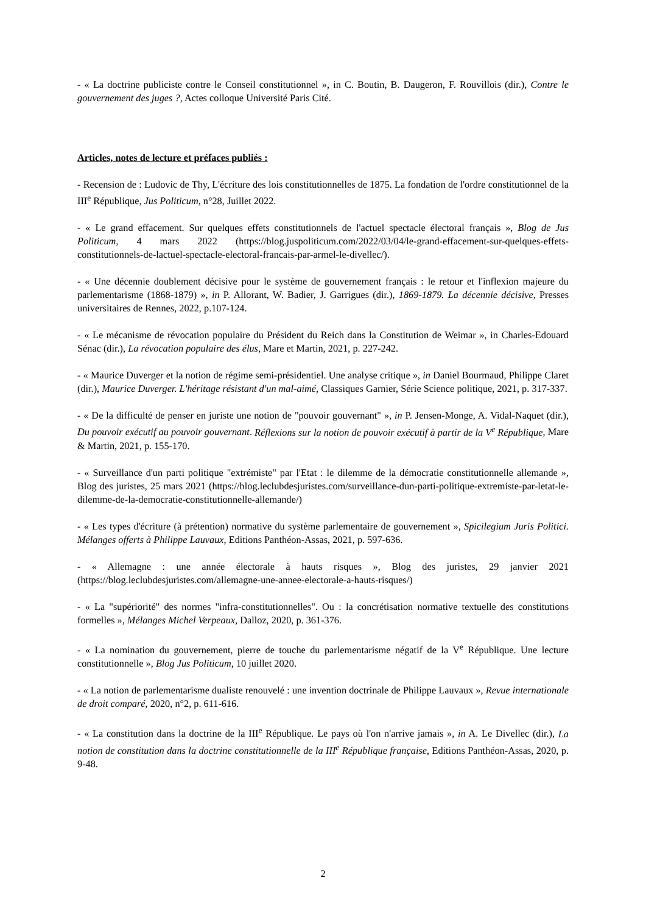- « La doctrine publiciste contre le Conseil constitutionnel », in C. Boutin, B. Daugeron, F. Rouvillois (dir.), Contre le gouvernement des juges ?, Actes colloque Université Paris Cité.
Articles, notes de lecture et préfaces publiés :
- Recension de : Ludovic de Thy, L'écriture des lois constitutionnelles de 1875. La fondation de l'ordre constitutionnel de la III<sup>e</sup> République, Jus Politicum, n°28, Juillet 2022.
- « Le grand effacement. Sur quelques effets constitutionnels de l'actuel spectacle électoral français », Blog de Jus Politicum, 4 mars 2022 (https://blog.juspoliticum.com/2022/03/04/le-grand-effacement-sur-quelques-effets-constitutionnels-de-lactuel-spectacle-electoral-francais-par-armel-le-divellec/).
- « Une décennie doublement décisive pour le système de gouvernement français : le retour et l'inflexion majeure du parlementarisme (1868-1879) », in P. Allorant, W. Badier, J. Garrigues (dir.), 1869-1879. La décennie décisive, Presses universitaires de Rennes, 2022, p.107-124.
- « Le mécanisme de révocation populaire du Président du Reich dans la Constitution de Weimar », in Charles-Edouard Sénac (dir.), La révocation populaire des élus, Mare et Martin, 2021, p. 227-242.
- « Maurice Duverger et la notion de régime semi-présidentiel. Une analyse critique », in Daniel Bourmaud, Philippe Claret (dir.), Maurice Duverger. L'héritage résistant d'un mal-aimé, Classiques Garnier, Série Science politique, 2021, p. 317-337.
- « De la difficulté de penser en juriste une notion de "pouvoir gouvernant" », in P. Jensen-Monge, A. Vidal-Naquet (dir.), Du pouvoir exécutif au pouvoir gouvernant. Réflexions sur la notion de pouvoir exécutif à partir de la V<sup>e</sup> République, Mare & Martin, 2021, p. 155-170.
- « Surveillance d'un parti politique "extrémiste" par l'Etat : le dilemme de la démocratie constitutionnelle allemande », Blog des juristes, 25 mars 2021 (https://blog.leclubdesjuristes.com/surveillance-dun-parti-politique-extremiste-par-letat-le-dilemme-de-la-democratie-constitutionnelle-allemande/)
- « Les types d'écriture (à prétention) normative du système parlementaire de gouvernement », Spicilegium Juris Politici. Mélanges offerts à Philippe Lauvaux, Editions Panthéon-Assas, 2021, p. 597-636.
- « Allemagne : une année électorale à hauts risques », Blog des juristes, 29 janvier 2021 (https://blog.leclubdesjuristes.com/allemagne-une-annee-electorale-a-hauts-risques/)
- « La "supériorité" des normes "infra-constitutionnelles". Ou : la concrétisation normative textuelle des constitutions formelles », Mélanges Michel Verpeaux, Dalloz, 2020, p. 361-376.
- « La nomination du gouvernement, pierre de touche du parlementarisme négatif de la V<sup>e</sup> République. Une lecture constitutionnelle », Blog Jus Politicum, 10 juillet 2020.
- « La notion de parlementarisme dualiste renouvelé : une invention doctrinale de Philippe Lauvaux », Revue internationale de droit comparé, 2020, n°2, p. 611-616.
- « La constitution dans la doctrine de la III<sup>e</sup> République. Le pays où l'on n'arrive jamais », in A. Le Divellec (dir.), La notion de constitution dans la doctrine constitutionnelle de la III<sup>e</sup> République française, Editions Panthéon-Assas, 2020, p. 9-48.
2